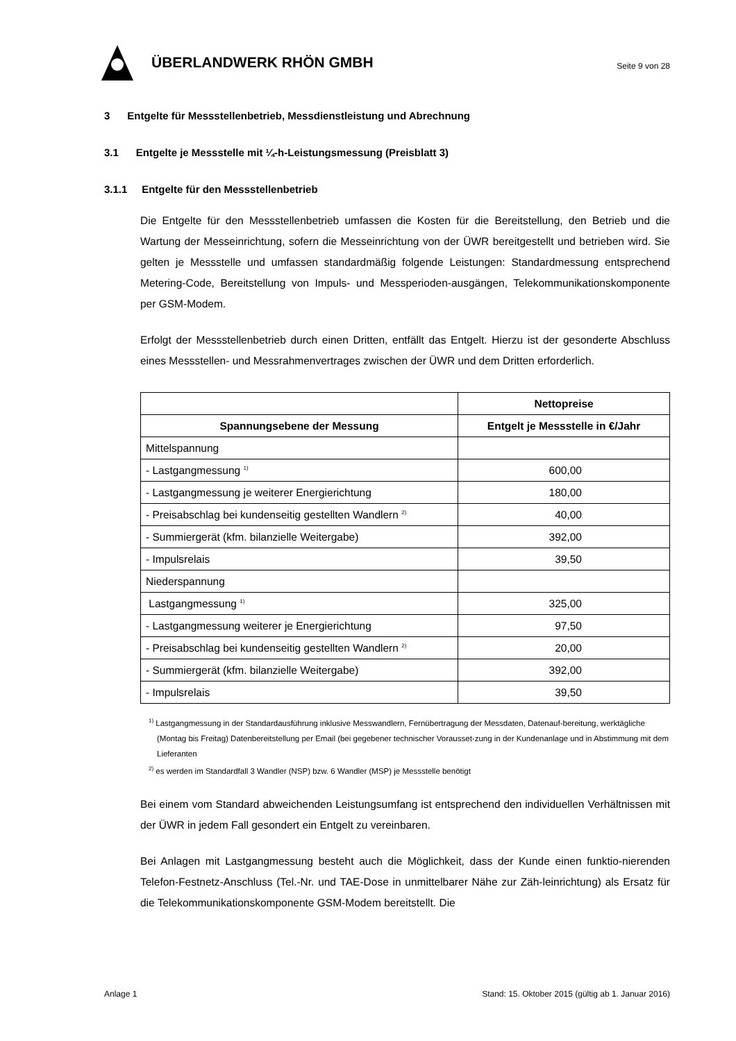ÜBERLANDWERK RHÖN GMBH
Seite 9 von 28
3 Entgelte für Messstellenbetrieb, Messdienstleistung und Abrechnung
3.1 Entgelte je Messstelle mit ¼-h-Leistungsmessung (Preisblatt 3)
3.1.1 Entgelte für den Messstellenbetrieb
Die Entgelte für den Messstellenbetrieb umfassen die Kosten für die Bereitstellung, den Betrieb und die Wartung der Messeinrichtung, sofern die Messeinrichtung von der ÜWR bereitgestellt und betrieben wird. Sie gelten je Messstelle und umfassen standardmäßig folgende Leistungen: Standardmessung entsprechend Metering-Code, Bereitstellung von Impuls- und Messperioden-ausgängen, Telekommunikationskomponente per GSM-Modem.
Erfolgt der Messstellenbetrieb durch einen Dritten, entfällt das Entgelt. Hierzu ist der gesonderte Abschluss eines Messstellen- und Messrahmenvertrages zwischen der ÜWR und dem Dritten erforderlich.
| | Nettopreise |
| --- | --- |
| Spannungsebene der Messung | Entgelt je Messstelle in €/Jahr |
| Mittelspannung | |
| - Lastgangmessung <sup>1)</sup> | 600,00 |
| - Lastgangmessung je weiterer Energierichtung | 180,00 |
| - Preisabschlag bei kundenseitig gestellten Wandlern <sup>2)</sup> | 40,00 |
| - Summiergerät (kfm. bilanzielle Weitergabe) | 392,00 |
| - Impulsrelais | 39,50 |
| Niederspannung | |
| Lastgangmessung <sup>1)</sup> | 325,00 |
| - Lastgangmessung weiterer je Energierichtung | 97,50 |
| - Preisabschlag bei kundenseitig gestellten Wandlern <sup>2)</sup> | 20,00 |
| - Summiergerät (kfm. bilanzielle Weitergabe) | 392,00 |
| - Impulsrelais | 39,50 |
<sup>1)</sup> Lastgangmessung in der Standardausführung inklusive Messwandlern, Fernübertragung der Messdaten, Datenauf-bereitung, werktägliche (Montag bis Freitag) Datenbereitstellung per Email (bei gegebener technischer Vorausset-zung in der Kundenanlage und in Abstimmung mit dem Lieferanten
<sup>2)</sup> es werden im Standardfall 3 Wandler (NSP) bzw. 6 Wandler (MSP) je Messstelle benötigt
Bei einem vom Standard abweichenden Leistungsumfang ist entsprechend den individuellen Verhältnissen mit der ÜWR in jedem Fall gesondert ein Entgelt zu vereinbaren.
Bei Anlagen mit Lastgangmessung besteht auch die Möglichkeit, dass der Kunde einen funktio-nierenden Telefon-Festnetz-Anschluss (Tel.-Nr. und TAE-Dose in unmittelbarer Nähe zur Zäh-leinrichtung) als Ersatz für die Telekommunikationskomponente GSM-Modem bereitstellt. Die
Anlage 1 Stand: 15. Oktober 2015 (gültig ab 1. Januar 2016)